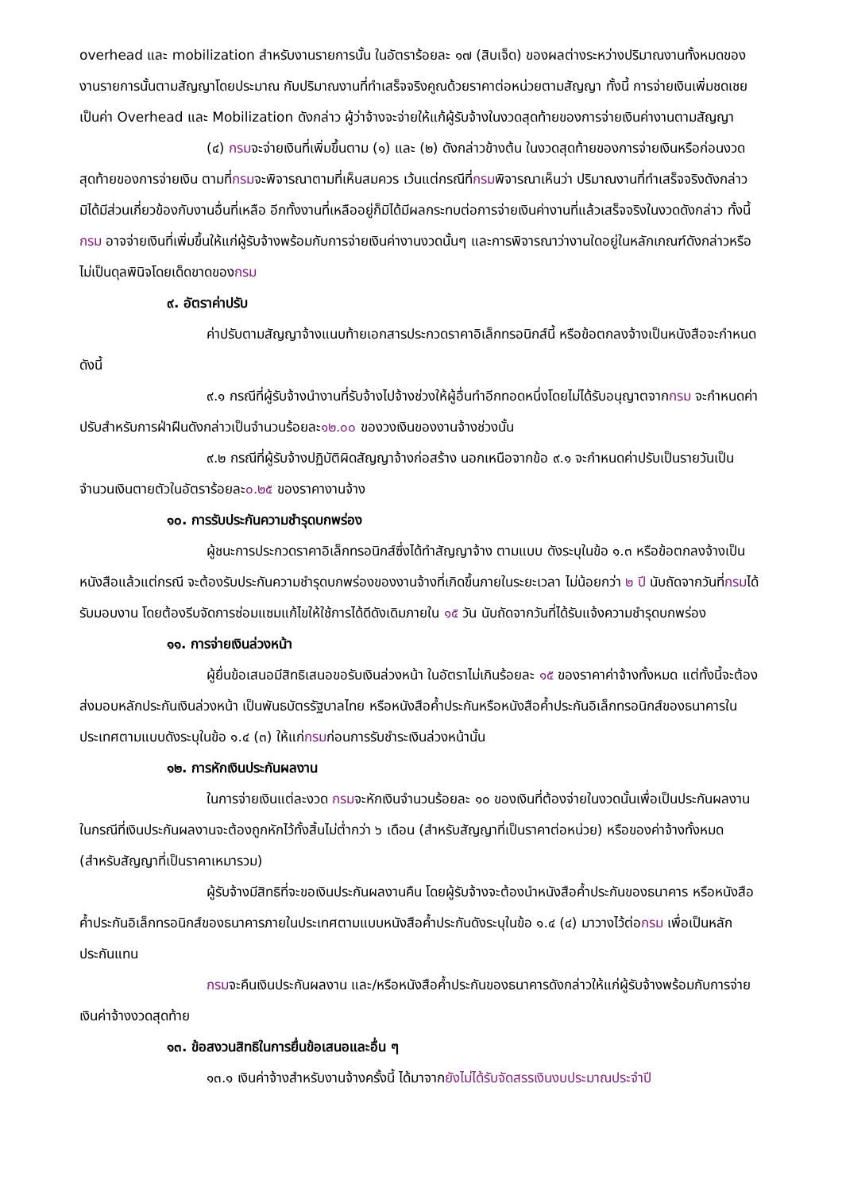overhead และ mobilization สำหรับงานรายการนั้น ในอัตราร้อยละ ๑๗ (สิบเจ็ด) ของผลต่างระหว่างปริมาณงานทั้งหมดของงานรายการนั้นตามสัญญาโดยประมาณ กับปริมาณงานที่ทำเสร็จจริงคูณด้วยราคาต่อหน่วยตามสัญญา ทั้งนี้ การจ่ายเงินเพิ่มชดเชยเป็นค่า Overhead และ Mobilization ดังกล่าว ผู้ว่าจ้างจะจ่ายให้แก้ผู้รับจ้างในงวดสุดท้ายของการจ่ายเงินค่างานตามสัญญา
(๔) กรมจะจ่ายเงินที่เพิ่มขึ้นตาม (๑) และ (๒) ดังกล่าวข้างต้น ในงวดสุดท้ายของการจ่ายเงินหรือก่อนงวดสุดท้ายของการจ่ายเงิน ตามที่กรมจะพิจารณาตามที่เห็นสมควร เว้นแต่กรณีที่กรมพิจารณาเห็นว่า ปริมาณงานที่ทำเสร็จจริงดังกล่าว มิได้มีส่วนเกี่ยวข้องกับงานอื่นที่เหลือ อีกทั้งงานที่เหลืออยู่ก็มิได้มีผลกระทบต่อการจ่ายเงินค่างานที่แล้วเสร็จจริงในงวดดังกล่าว ทั้งนี้ กรม อาจจ่ายเงินที่เพิ่มขึ้นให้แก่ผู้รับจ้างพร้อมกับการจ่ายเงินค่างานงวดนั้นๆ และการพิจารณาว่างานใดอยู่ในหลักเกณฑ์ดังกล่าวหรือไม่เป็นดุลพินิจโดยเด็ดขาดของกรม
๙. อัตราค่าปรับ
ค่าปรับตามสัญญาจ้างแนบท้ายเอกสารประกวดราคาอิเล็กทรอนิกส์นี้ หรือข้อตกลงจ้างเป็นหนังสือจะกำหนด ดังนี้
๙.๑ กรณีที่ผู้รับจ้างนำงานที่รับจ้างไปจ้างช่วงให้ผู้อื่นทำอีกทอดหนึ่งโดยไม่ได้รับอนุญาตจากกรม จะกำหนดค่าปรับสำหรับการฝ่าฝืนดังกล่าวเป็นจำนวนร้อยละ๑๒.๐๐ ของวงเงินของงานจ้างช่วงนั้น
๙.๒ กรณีที่ผู้รับจ้างปฏิบัติผิดสัญญาจ้างก่อสร้าง นอกเหนือจากข้อ ๙.๑ จะกำหนดค่าปรับเป็นรายวันเป็นจำนวนเงินตายตัวในอัตราร้อยละ๐.๒๕ ของราคางานจ้าง
๑๐. การรับประกันความชำรุดบกพร่อง
ผู้ชนะการประกวดราคาอิเล็กทรอนิกส์ซึ่งได้ทำสัญญาจ้าง ตามแบบ ดังระบุในข้อ ๑.๓ หรือข้อตกลงจ้างเป็นหนังสือแล้วแต่กรณี จะต้องรับประกันความชำรุดบกพร่องของงานจ้างที่เกิดขึ้นภายในระยะเวลา ไม่น้อยกว่า ๒ ปี นับถัดจากวันที่กรมได้รับมอบงาน โดยต้องรีบจัดการซ่อมแซมแก้ไขให้ใช้การได้ดีดังเดิมภายใน ๑๕ วัน นับถัดจากวันที่ได้รับแจ้งความชำรุดบกพร่อง
๑๑. การจ่ายเงินล่วงหน้า
ผู้ยื่นข้อเสนอมีสิทธิเสนอขอรับเงินล่วงหน้า ในอัตราไม่เกินร้อยละ ๑๕ ของราคาค่าจ้างทั้งหมด แต่ทั้งนี้จะต้องส่งมอบหลักประกันเงินล่วงหน้า เป็นพันธบัตรรัฐบาลไทย หรือหนังสือค้ำประกันหรือหนังสือค้ำประกันอิเล็กทรอนิกส์ของธนาคารในประเทศตามแบบดังระบุในข้อ ๑.๔ (๓) ให้แก่กรมก่อนการรับชำระเงินล่วงหน้านั้น
๑๒. การหักเงินประกันผลงาน
ในการจ่ายเงินแต่ละงวด กรมจะหักเงินจำนวนร้อยละ ๑๐ ของเงินที่ต้องจ่ายในงวดนั้นเพื่อเป็นประกันผลงาน ในกรณีที่เงินประกันผลงานจะต้องถูกหักไว้ทั้งสิ้นไม่ต่ำกว่า ๖ เดือน (สำหรับสัญญาที่เป็นราคาต่อหน่วย) หรือของค่าจ้างทั้งหมด (สำหรับสัญญาที่เป็นราคาเหมารวม)
ผู้รับจ้างมีสิทธิที่จะขอเงินประกันผลงานคืน โดยผู้รับจ้างจะต้องนำหนังสือค้ำประกันของธนาคาร หรือหนังสือค้ำประกันอิเล็กทรอนิกส์ของธนาคารภายในประเทศตามแบบหนังสือค้ำประกันดังระบุในข้อ ๑.๔ (๔) มาวางไว้ต่อกรม เพื่อเป็นหลักประกันแทน
กรมจะคืนเงินประกันผลงาน และ/หรือหนังสือค้ำประกันของธนาคารดังกล่าวให้แก่ผู้รับจ้างพร้อมกับการจ่ายเงินค่าจ้างงวดสุดท้าย
๑๓. ข้อสงวนสิทธิในการยื่นข้อเสนอและอื่น ๆ
๑๓.๑ เงินค่าจ้างสำหรับงานจ้างครั้งนี้ ได้มาจากยังไม่ได้รับจัดสรรเงินงบประมาณประจำปี